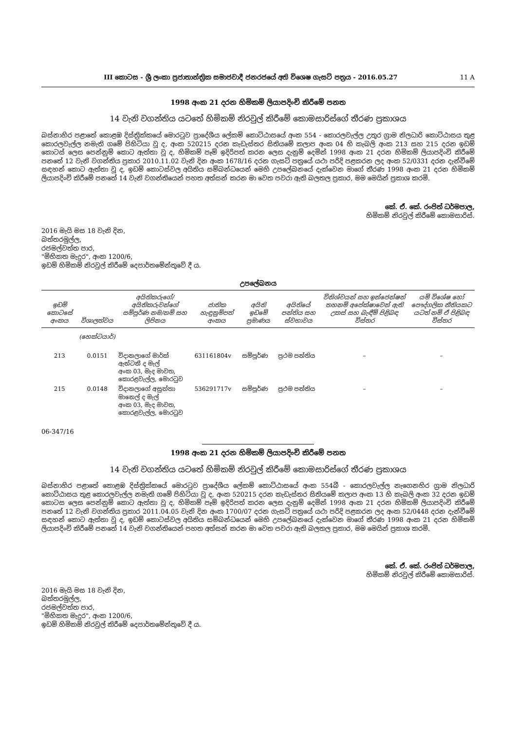III කොටස - ශ්‍රී ලංකා ප්‍රජාතාන්ත්‍රික සමාජවාදී ජනරජයේ අති විශෙෂ ගැසට් පත්‍රය - 2016.05.27 11 A
1998 අංක 21 දරන හිමිකම් ලියාපදිංචි කිරීමේ පනත
14 වැනි වගන්තිය යටතේ හිමිකම් නිරවුල් කිරීමේ කොමසාරිස්ගේ තීරණ ප්‍රකාශය
බස්නාහිර පළාතේ කොළඹ දිස්ත්‍රික්කයේ මොරටුව ප්‍රාදේශීය ලේකම් කොට්ඨාසයේ අංක 554 - කොරලවැල්ල උතුර ග්‍රාම නිලධාරි කොට්ඨාසය තුළ කොරලවැල්ල නමැති ගමේ පිහිටියා වූ ද, අංක 520215 දරන කැඩැස්තර සිතියමේ කලාප අංක 04 හි කැබලි අංක 213 සහ 215 දරන ඉඩම් කොටස් ලෙස පෙන්නුම් කොට ඇත්තා වූ ද, හිමිකම් පෑම් ඉදිරිපත් කරන ලෙස දැනුම් දෙමින් 1998 අංක 21 දරන හිමිකම් ලියාපදිංචි කිරීමේ පනතේ 12 වැනි වගන්තිය ප්‍රකාර 2010.11.02 වැනි දින අංක 1678/16 දරන ගැසට් පත්‍රයේ යථා පරිදි පළකරන ලද අංක 52/0331 දරන දැන්වීමේ සඳහන් කොට ඇත්තා වූ ද, ඉඩම් කොටස්වල අයිතිය සම්බන්ධයෙන් මෙහි උපලේඛනයේ දැක්වෙන මාගේ තීරණ 1998 අංක 21 දරන හිමිකම් ලියාපදිංචි කිරීමේ පනතේ 14 වැනි වගන්තියෙන් පහත අත්සන් කරන මා වෙත පවරා ඇති බලතල ප්‍රකාර, මම මෙයින් ප්‍රකාශ කරමි.
කේ. ඒ. කේ. රංජිත් ධර්මපාල,
හිමිකම් නිරවුල් කිරීමේ කොමසාරිස්.
2016 මැයි මස 18 වැනි දින,
බත්තරමුල්ල,
රජමල්වත්ත පාර,
"මිහිකත මැදුර", අංක 1200/6,
ඉඩම් හිමිකම් නිරවුල් කිරීමේ දෙපාර්තමේන්තුවේ දී ය.
උපලේඛනය
| ඉඩම් කොටසේ අංකය | විශාලත්වය | අයිතිකරුගේ/අයිතිකරුවන්ගේ සම්පූර්ණ නම/නම් සහ ලිපිනය | ජාතික හැඳුනුම්පත් අංකය | අයිති ඉඩමේ ප්‍රමාණය | අයිතියේ පන්තිය සහ ස්වභාවය | විනිශ්චයන් සහ ඉන්ජෙන්ෂන් තහනම් අපේක්ෂාවෙන් ඇති උකස් සහ බැඳීම් පිළිබඳ විස්තර | යම් විශේෂ හෝ පෞද්ගලික නීතියකට යටත් නම් ඒ පිළිබඳ විස්තර |
| --- | --- | --- | --- | --- | --- | --- | --- |
| | (හෙක්ටයාර්) | | | | | | |
| 213 | 0.0151 | විදානලාගේ මාර්ක් ඇන්ටනී ද මැල් අංක 03, මැද මාවත, කොරළවැල්ල, මොරටුව | 631161804v | සම්පූර්ණ | ප්‍රථම පන්තිය | – | – |
| 215 | 0.0148 | විදානලාගේ අසුන්තා මානෙල් ද මැල් අංක 03, මැද මාවත, කොරළවැල්ල, මොරටුව | 536291717v | සම්පූර්ණ | ප්‍රථම පන්තිය | – | – |
06-347/16
1998 අංක 21 දරන හිමිකම් ලියාපදිංචි කිරීමේ පනත
14 වැනි වගන්තිය යටතේ හිමිකම් නිරවුල් කිරීමේ කොමසාරිස්ගේ තීරණ ප්‍රකාශය
බස්නාහිර පළාතේ කොළඹ දිස්ත්‍රික්කයේ මොරටුව ප්‍රාදේශීය ලේකම් කොට්ඨාසයේ අංක 554බී - කොරලවැල්ල නැගෙනහිර ග්‍රාම නිලධාරි කොට්ඨාසය තුළ කොරලවැල්ල නමැති ගමේ පිහිටියා වූ ද, අංක 520215 දරන කැඩැස්තර සිතියමේ කලාප අංක 13 හි කැබලි අංක 32 දරන ඉඩම් කොටස ලෙස පෙන්නුම් කොට ඇත්තා වූ ද, හිමිකම් පෑම් ඉදිරිපත් කරන ලෙස දැනුම් දෙමින් 1998 අංක 21 දරන හිමිකම් ලියාපදිංචි කිරීමේ පනතේ 12 වැනි වගන්තිය ප්‍රකාර 2011.04.05 වැනි දින අංක 1700/07 දරන ගැසට් පත්‍රයේ යථා පරිදි පළකරන ලද අංක 52/0448 දරන දැන්වීමේ සඳහන් කොට ඇත්තා වූ ද, ඉඩම් කොටස්වල අයිතිය සම්බන්ධයෙන් මෙහි උපලේඛනයේ දැක්වෙන මාගේ තීරණ 1998 අංක 21 දරන හිමිකම් ලියාපදිංචි කිරීමේ පනතේ 14 වැනි වගන්තියෙන් පහත අත්සන් කරන මා වෙත පවරා ඇති බලතල ප්‍රකාර, මම මෙයින් ප්‍රකාශ කරමි.
කේ. ඒ. කේ. රංජිත් ධර්මපාල,
හිමිකම් නිරවුල් කිරීමේ කොමසාරිස්.
2016 මැයි මස 18 වැනි දින,
බත්තරමුල්ල,
රජමල්වත්ත පාර,
"මිහිකත මැදුර", අංක 1200/6,
ඉඩම් හිමිකම් නිරවුල් කිරීමේ දෙපාර්තමේන්තුවේ දී ය.